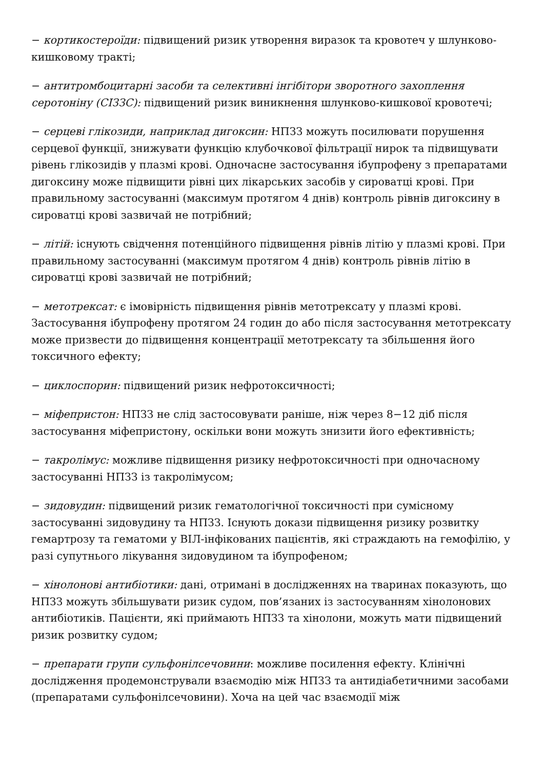− кортикостероїди: підвищений ризик утворення виразок та кровотеч у шлунково-кишковому тракті;
− антитромбоцитарні засоби та селективні інгібітори зворотного захоплення серотоніну (СІЗЗС): підвищений ризик виникнення шлунково-кишкової кровотечі;
− серцеві глікозиди, наприклад дигоксин: НПЗЗ можуть посилювати порушення серцевої функції, знижувати функцію клубочкової фільтрації нирок та підвищувати рівень глікозидів у плазмі крові. Одночасне застосування ібупрофену з препаратами дигоксину може підвищити рівні цих лікарських засобів у сироватці крові. При правильному застосуванні (максимум протягом 4 днів) контроль рівнів дигоксину в сироватці крові зазвичай не потрібний;
− літій: існують свідчення потенційного підвищення рівнів літію у плазмі крові. При правильному застосуванні (максимум протягом 4 днів) контроль рівнів літію в сироватці крові зазвичай не потрібний;
− метотрексат: є імовірність підвищення рівнів метотрексату у плазмі крові. Застосування ібупрофену протягом 24 годин до або після застосування метотрексату може призвести до підвищення концентрації метотрексату та збільшення його токсичного ефекту;
− циклоспорин: підвищений ризик нефротоксичності;
− міфепристон: НПЗЗ не слід застосовувати раніше, ніж через 8−12 діб після застосування міфепристону, оскільки вони можуть знизити його ефективність;
− такролімус: можливе підвищення ризику нефротоксичності при одночасному застосуванні НПЗЗ із такролімусом;
− зидовудин: підвищений ризик гематологічної токсичності при сумісному застосуванні зидовудину та НПЗЗ. Існують докази підвищення ризику розвитку гемартрозу та гематоми у ВІЛ-інфікованих пацієнтів, які страждають на гемофілію, у разі супутнього лікування зидовудином та ібупрофеном;
− хінолонові антибіотики: дані, отримані в дослідженнях на тваринах показують, що НПЗЗ можуть збільшувати ризик судом, пов’язаних із застосуванням хінолонових антибіотиків. Пацієнти, які приймають НПЗЗ та хінолони, можуть мати підвищений ризик розвитку судом;
− препарати групи сульфонілсечовини: можливе посилення ефекту. Клінічні дослідження продемонстрували взаємодію між НПЗЗ та антидіабетичними засобами (препаратами сульфонілсечовини). Хоча на цей час взаємодії між